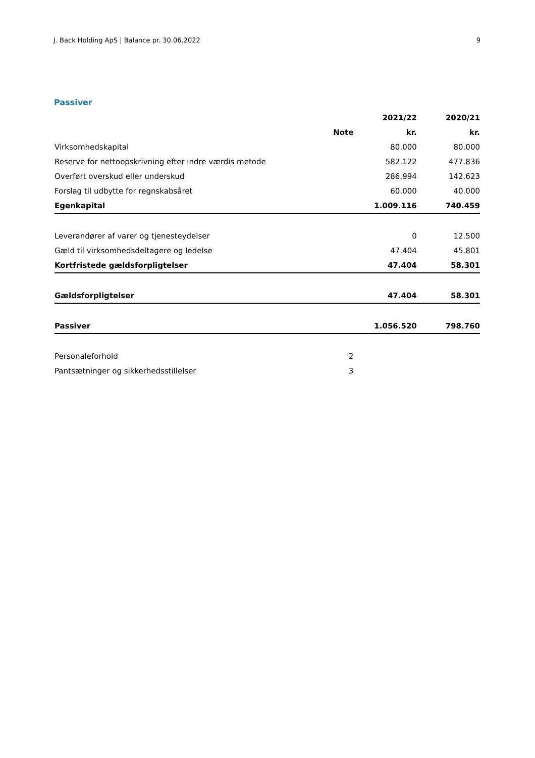J. Back Holding ApS | Balance pr. 30.06.2022 9
Passiver
| | | 2021/22 | 2020/21 |
| --- | --- | --- | --- |
| | Note | kr. | kr. |
| Virksomhedskapital | | 80.000 | 80.000 |
| Reserve for nettoopskrivning efter indre værdis metode | | 582.122 | 477.836 |
| Overført overskud eller underskud | | 286.994 | 142.623 |
| Forslag til udbytte for regnskabsåret | | 60.000 | 40.000 |
| Egenkapital | | 1.009.116 | 740.459 |
| Leverandører af varer og tjenesteydelser | | 0 | 12.500 |
| Gæld til virksomhedsdeltagere og ledelse | | 47.404 | 45.801 |
| Kortfristede gældsforpligtelser | | 47.404 | 58.301 |
| Gældsforpligtelser | | 47.404 | 58.301 |
| Passiver | | 1.056.520 | 798.760 |
| Personaleforhold | 2 | | |
| Pantsætninger og sikkerhedsstillelser | 3 | | |